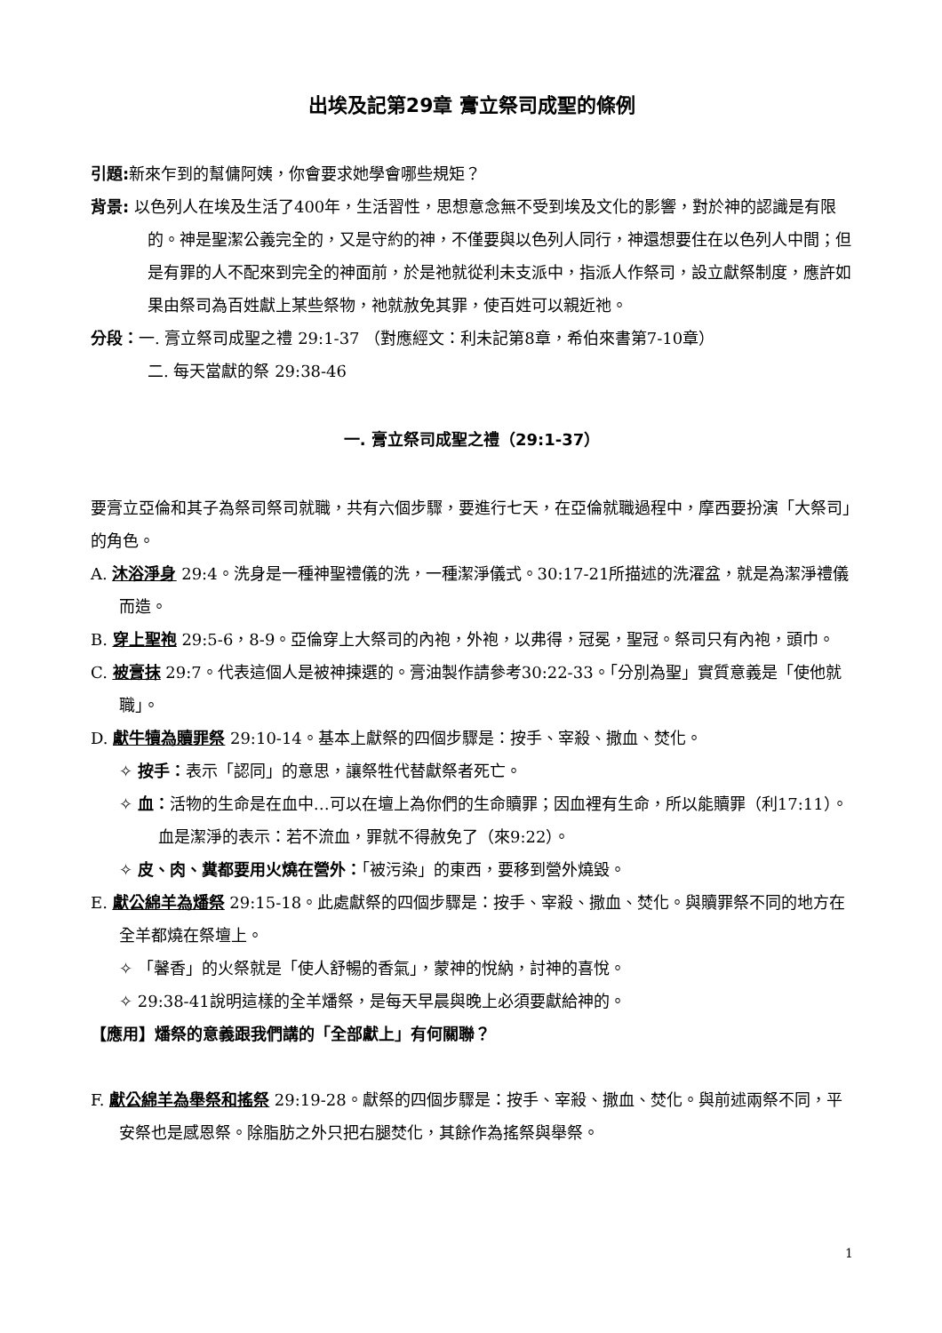出埃及記第29章 膏立祭司成聖的條例
引題: 新來乍到的幫傭阿姨，你會要求她學會哪些規矩？
背景: 以色列人在埃及生活了400年，生活習性，思想意念無不受到埃及文化的影響，對於神的認識是有限的。神是聖潔公義完全的，又是守約的神，不僅要與以色列人同行，神還想要住在以色列人中間；但是有罪的人不配來到完全的神面前，於是祂就從利未支派中，指派人作祭司，設立獻祭制度，應許如果由祭司為百姓獻上某些祭物，祂就赦免其罪，使百姓可以親近祂。
分段：一. 膏立祭司成聖之禮 29:1-37 （對應經文：利未記第8章，希伯來書第7-10章）
二. 每天當獻的祭 29:38-46
一. 膏立祭司成聖之禮（29:1-37）
要膏立亞倫和其子為祭司祭司就職，共有六個步驟，要進行七天，在亞倫就職過程中，摩西要扮演「大祭司」的角色。
A. 沐浴淨身 29:4。洗身是一種神聖禮儀的洗，一種潔淨儀式。30:17-21所描述的洗濯盆，就是為潔淨禮儀而造。
B. 穿上聖袍 29:5-6，8-9。亞倫穿上大祭司的內袍，外袍，以弗得，冠冕，聖冠。祭司只有內袍，頭巾。
C. 被膏抹 29:7。代表這個人是被神揀選的。膏油製作請參考30:22-33。「分別為聖」實質意義是「使他就職」。
D. 獻牛犢為贖罪祭 29:10-14。基本上獻祭的四個步驟是：按手、宰殺、撒血、焚化。
✧ 按手：表示「認同」的意思，讓祭牲代替獻祭者死亡。
✧ 血：活物的生命是在血中…可以在壇上為你們的生命贖罪；因血裡有生命，所以能贖罪（利17:11）。血是潔淨的表示：若不流血，罪就不得赦免了（來9:22）。
✧ 皮、肉、糞都要用火燒在營外：「被污染」的東西，要移到營外燒毀。
E. 獻公綿羊為燔祭 29:15-18。此處獻祭的四個步驟是：按手、宰殺、撒血、焚化。與贖罪祭不同的地方在全羊都燒在祭壇上。
✧ 「馨香」的火祭就是「使人舒暢的香氣」，蒙神的悅納，討神的喜悅。
✧ 29:38-41說明這樣的全羊燔祭，是每天早晨與晚上必須要獻給神的。
【應用】燔祭的意義跟我們講的「全部獻上」有何關聯？
F. 獻公綿羊為舉祭和搖祭 29:19-28。獻祭的四個步驟是：按手、宰殺、撒血、焚化。與前述兩祭不同，平安祭也是感恩祭。除脂肪之外只把右腿焚化，其餘作為搖祭與舉祭。
1